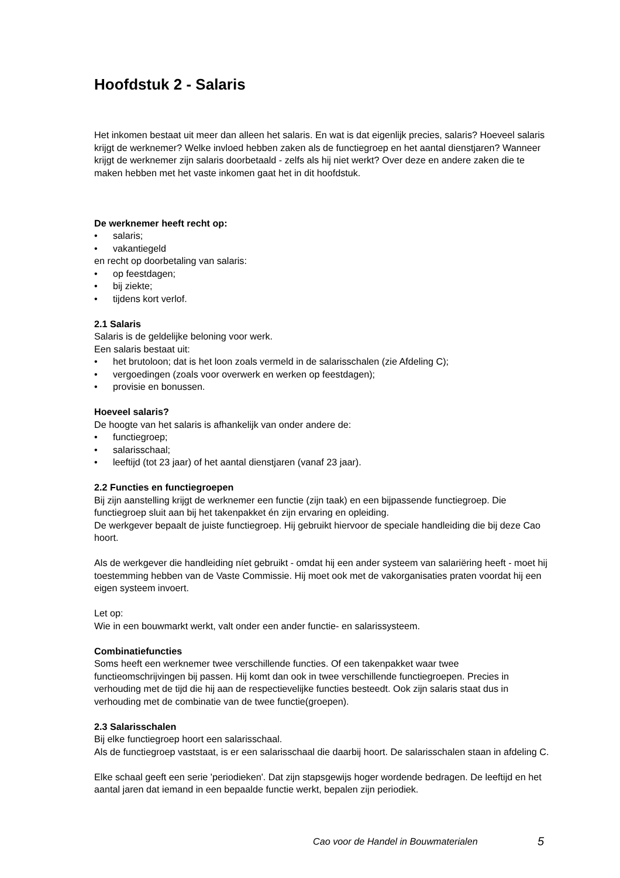Hoofdstuk 2 - Salaris
Het inkomen bestaat uit meer dan alleen het salaris. En wat is dat eigenlijk precies, salaris? Hoeveel salaris krijgt de werknemer? Welke invloed hebben zaken als de functiegroep en het aantal dienstjaren? Wanneer krijgt de werknemer zijn salaris doorbetaald - zelfs als hij niet werkt? Over deze en andere zaken die te maken hebben met het vaste inkomen gaat het in dit hoofdstuk.
De werknemer heeft recht op:
• salaris;
• vakantiegeld
en recht op doorbetaling van salaris:
• op feestdagen;
• bij ziekte;
• tijdens kort verlof.
2.1 Salaris
Salaris is de geldelijke beloning voor werk.
Een salaris bestaat uit:
• het brutoloon; dat is het loon zoals vermeld in de salarisschalen (zie Afdeling C);
• vergoedingen (zoals voor overwerk en werken op feestdagen);
• provisie en bonussen.
Hoeveel salaris?
De hoogte van het salaris is afhankelijk van onder andere de:
• functiegroep;
• salarisschaal;
• leeftijd (tot 23 jaar) of het aantal dienstjaren (vanaf 23 jaar).
2.2 Functies en functiegroepen
Bij zijn aanstelling krijgt de werknemer een functie (zijn taak) en een bijpassende functiegroep. Die functiegroep sluit aan bij het takenpakket én zijn ervaring en opleiding.
De werkgever bepaalt de juiste functiegroep. Hij gebruikt hiervoor de speciale handleiding die bij deze Cao hoort.
Als de werkgever die handleiding níet gebruikt - omdat hij een ander systeem van salariëring heeft - moet hij toestemming hebben van de Vaste Commissie. Hij moet ook met de vakorganisaties praten voordat hij een eigen systeem invoert.
Let op:
Wie in een bouwmarkt werkt, valt onder een ander functie- en salarissysteem.
Combinatiefuncties
Soms heeft een werknemer twee verschillende functies. Of een takenpakket waar twee functieomschrijvingen bij passen. Hij komt dan ook in twee verschillende functiegroepen. Precies in verhouding met de tijd die hij aan de respectievelijke functies besteedt. Ook zijn salaris staat dus in verhouding met de combinatie van de twee functie(groepen).
2.3 Salarisschalen
Bij elke functiegroep hoort een salarisschaal.
Als de functiegroep vaststaat, is er een salarisschaal die daarbij hoort. De salarisschalen staan in afdeling C.
Elke schaal geeft een serie 'periodieken'. Dat zijn stapsgewijs hoger wordende bedragen. De leeftijd en het aantal jaren dat iemand in een bepaalde functie werkt, bepalen zijn periodiek.
Cao voor de Handel in Bouwmaterialen 5